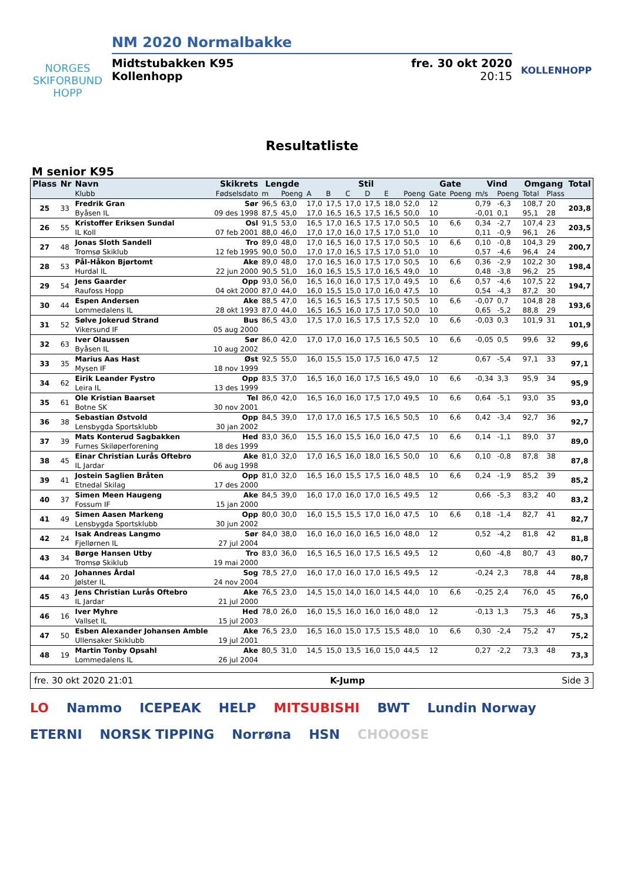NORGES
SKIFORBUND
HOPP
NM 2020 Normalbakke
Midtstubakken K95 fre. 30 okt 2020
Kollenhopp 20:15
KOLLENHOPP
Resultatliste
M senior K95
| Plass | Nr | Navn | Skikrets | Lengde | | Stil | | | | | | Gate | | Vind | | Omgang | | Total |
| --- | --- | --- | --- | --- | --- | --- | --- | --- | --- | --- | --- | --- | --- | --- | --- | --- | --- | --- |
| | | Klubb | Fødselsdato | m | Poeng | A | B | C | D | E | Poeng | Gate | Poeng | m/s | Poeng | Total | Plass | |
| 25 | 33 | Fredrik Gran | Sør | 96,5 | 63,0 | 17,0 | 17,5 | 17,0 | 17,5 | 18,0 | 52,0 | 12 | | 0,79 | -6,3 | 108,7 | 20 | 203,8 |
| | | Byåsen IL | 09 des 1998 | 87,5 | 45,0 | 17,0 | 16,5 | 16,5 | 17,5 | 16,5 | 50,0 | 10 | | -0,01 | 0,1 | 95,1 | 28 | |
| 26 | 55 | Kristoffer Eriksen Sundal | Osl | 91,5 | 53,0 | 16,5 | 17,0 | 16,5 | 17,5 | 17,0 | 50,5 | 10 | 6,6 | 0,34 | -2,7 | 107,4 | 23 | 203,5 |
| | | IL Koll | 07 feb 2001 | 88,0 | 46,0 | 17,0 | 17,0 | 16,0 | 17,5 | 17,0 | 51,0 | 10 | | 0,11 | -0,9 | 96,1 | 26 | |
| 27 | 48 | Jonas Sloth Sandell | Tro | 89,0 | 48,0 | 17,0 | 16,5 | 16,0 | 17,5 | 17,0 | 50,5 | 10 | 6,6 | 0,10 | -0,8 | 104,3 | 29 | 200,7 |
| | | Tromsø Skiklub | 12 feb 1995 | 90,0 | 50,0 | 17,0 | 17,0 | 16,5 | 17,5 | 17,0 | 51,0 | 10 | | 0,57 | -4,6 | 96,4 | 24 | |
| 28 | 53 | Pål-Håkon Bjørtomt | Ake | 89,0 | 48,0 | 17,0 | 16,5 | 16,0 | 17,5 | 17,0 | 50,5 | 10 | 6,6 | 0,36 | -2,9 | 102,2 | 30 | 198,4 |
| | | Hurdal IL | 22 jun 2000 | 90,5 | 51,0 | 16,0 | 16,5 | 15,5 | 17,0 | 16,5 | 49,0 | 10 | | 0,48 | -3,8 | 96,2 | 25 | |
| 29 | 54 | Jens Gaarder | Opp | 93,0 | 56,0 | 16,5 | 16,0 | 16,0 | 17,5 | 17,0 | 49,5 | 10 | 6,6 | 0,57 | -4,6 | 107,5 | 22 | 194,7 |
| | | Raufoss Hopp | 04 okt 2000 | 87,0 | 44,0 | 16,0 | 15,5 | 15,0 | 17,0 | 16,0 | 47,5 | 10 | | 0,54 | -4,3 | 87,2 | 30 | |
| 30 | 44 | Espen Andersen | Ake | 88,5 | 47,0 | 16,5 | 16,5 | 16,5 | 17,5 | 17,5 | 50,5 | 10 | 6,6 | -0,07 | 0,7 | 104,8 | 28 | 193,6 |
| | | Lommedalens IL | 28 okt 1993 | 87,0 | 44,0 | 16,5 | 16,5 | 16,0 | 17,5 | 17,0 | 50,0 | 10 | | 0,65 | -5,2 | 88,8 | 29 | |
| 31 | 52 | Sølve Jokerud Strand | Bus | 86,5 | 43,0 | 17,5 | 17,0 | 16,5 | 17,5 | 17,5 | 52,0 | 10 | 6,6 | -0,03 | 0,3 | 101,9 | 31 | 101,9 |
| | | Vikersund IF | 05 aug 2000 | | | | | | | | | | | | | | | |
| 32 | 63 | Iver Olaussen | Sør | 86,0 | 42,0 | 17,0 | 17,0 | 16,0 | 17,5 | 16,5 | 50,5 | 10 | 6,6 | -0,05 | 0,5 | 99,6 | 32 | 99,6 |
| | | Byåsen IL | 10 aug 2002 | | | | | | | | | | | | | | | |
| 33 | 35 | Marius Aas Hast | Øst | 92,5 | 55,0 | 16,0 | 15,5 | 15,0 | 17,5 | 16,0 | 47,5 | 12 | | 0,67 | -5,4 | 97,1 | 33 | 97,1 |
| | | Mysen IF | 18 nov 1999 | | | | | | | | | | | | | | | |
| 34 | 62 | Eirik Leander Fystro | Opp | 83,5 | 37,0 | 16,5 | 16,0 | 16,0 | 17,5 | 16,5 | 49,0 | 10 | 6,6 | -0,34 | 3,3 | 95,9 | 34 | 95,9 |
| | | Leira IL | 13 des 1999 | | | | | | | | | | | | | | | |
| 35 | 61 | Ole Kristian Baarset | Tel | 86,0 | 42,0 | 16,5 | 16,0 | 16,0 | 17,5 | 17,0 | 49,5 | 10 | 6,6 | 0,64 | -5,1 | 93,0 | 35 | 93,0 |
| | | Botne SK | 30 nov 2001 | | | | | | | | | | | | | | | |
| 36 | 38 | Sebastian Østvold | Opp | 84,5 | 39,0 | 17,0 | 17,0 | 16,5 | 17,5 | 16,5 | 50,5 | 10 | 6,6 | 0,42 | -3,4 | 92,7 | 36 | 92,7 |
| | | Lensbygda Sportsklubb | 30 jan 2002 | | | | | | | | | | | | | | | |
| 37 | 39 | Mats Konterud Sagbakken | Hed | 83,0 | 36,0 | 15,5 | 16,0 | 15,5 | 16,0 | 16,0 | 47,5 | 10 | 6,6 | 0,14 | -1,1 | 89,0 | 37 | 89,0 |
| | | Furnes Skiløperforening | 18 des 1999 | | | | | | | | | | | | | | | |
| 38 | 45 | Einar Christian Lurås Oftebro | Ake | 81,0 | 32,0 | 17,0 | 16,5 | 16,0 | 18,0 | 16,5 | 50,0 | 10 | 6,6 | 0,10 | -0,8 | 87,8 | 38 | 87,8 |
| | | IL Jardar | 06 aug 1998 | | | | | | | | | | | | | | | |
| 39 | 41 | Jostein Saglien Bråten | Opp | 81,0 | 32,0 | 16,5 | 16,0 | 15,5 | 17,5 | 16,0 | 48,5 | 10 | 6,6 | 0,24 | -1,9 | 85,2 | 39 | 85,2 |
| | | Etnedal Skilag | 17 des 2000 | | | | | | | | | | | | | | | |
| 40 | 37 | Simen Meen Haugeng | Ake | 84,5 | 39,0 | 16,0 | 17,0 | 16,0 | 17,0 | 16,5 | 49,5 | 12 | | 0,66 | -5,3 | 83,2 | 40 | 83,2 |
| | | Fossum IF | 15 jan 2000 | | | | | | | | | | | | | | | |
| 41 | 49 | Simen Aasen Markeng | Opp | 80,0 | 30,0 | 16,0 | 15,5 | 15,5 | 17,0 | 16,0 | 47,5 | 10 | 6,6 | 0,18 | -1,4 | 82,7 | 41 | 82,7 |
| | | Lensbygda Sportsklubb | 30 jun 2002 | | | | | | | | | | | | | | | |
| 42 | 24 | Isak Andreas Langmo | Sør | 84,0 | 38,0 | 16,0 | 16,0 | 16,0 | 16,5 | 16,0 | 48,0 | 12 | | 0,52 | -4,2 | 81,8 | 42 | 81,8 |
| | | Fjellørnen IL | 27 jul 2004 | | | | | | | | | | | | | | | |
| 43 | 34 | Børge Hansen Utby | Tro | 83,0 | 36,0 | 16,5 | 16,5 | 16,0 | 17,5 | 16,5 | 49,5 | 12 | | 0,60 | -4,8 | 80,7 | 43 | 80,7 |
| | | Tromsø Skiklub | 19 mai 2000 | | | | | | | | | | | | | | | |
| 44 | 20 | Johannes Årdal | Sog | 78,5 | 27,0 | 16,0 | 17,0 | 16,0 | 17,0 | 16,5 | 49,5 | 12 | | -0,24 | 2,3 | 78,8 | 44 | 78,8 |
| | | Jølster IL | 24 nov 2004 | | | | | | | | | | | | | | | |
| 45 | 43 | Jens Christian Lurås Oftebro | Ake | 76,5 | 23,0 | 14,5 | 15,0 | 14,0 | 16,0 | 14,5 | 44,0 | 10 | 6,6 | -0,25 | 2,4 | 76,0 | 45 | 76,0 |
| | | IL Jardar | 21 jul 2000 | | | | | | | | | | | | | | | |
| 46 | 16 | Iver Myhre | Hed | 78,0 | 26,0 | 16,0 | 15,5 | 16,0 | 16,0 | 16,0 | 48,0 | 12 | | -0,13 | 1,3 | 75,3 | 46 | 75,3 |
| | | Vallset IL | 15 jul 2003 | | | | | | | | | | | | | | | |
| 47 | 50 | Esben Alexander Johansen Amble | Ake | 76,5 | 23,0 | 16,5 | 16,0 | 15,0 | 17,5 | 15,5 | 48,0 | 10 | 6,6 | 0,30 | -2,4 | 75,2 | 47 | 75,2 |
| | | Ullensaker Skiklubb | 19 jul 2001 | | | | | | | | | | | | | | | |
| 48 | 19 | Martin Tonby Opsahl | Ake | 80,5 | 31,0 | 14,5 | 15,0 | 13,5 | 16,0 | 15,0 | 44,5 | 12 | | 0,27 | -2,2 | 73,3 | 48 | 73,3 |
| | | Lommedalens IL | 26 jul 2004 | | | | | | | | | | | | | | | |
fre. 30 okt 2020 21:01 K-Jump Side 3
LO Nammo ICEPEAK HELP MITSUBISHI BWT Lundin Norway ETERNI NORSK TIPPING Norrøna HSN CHOOOSE